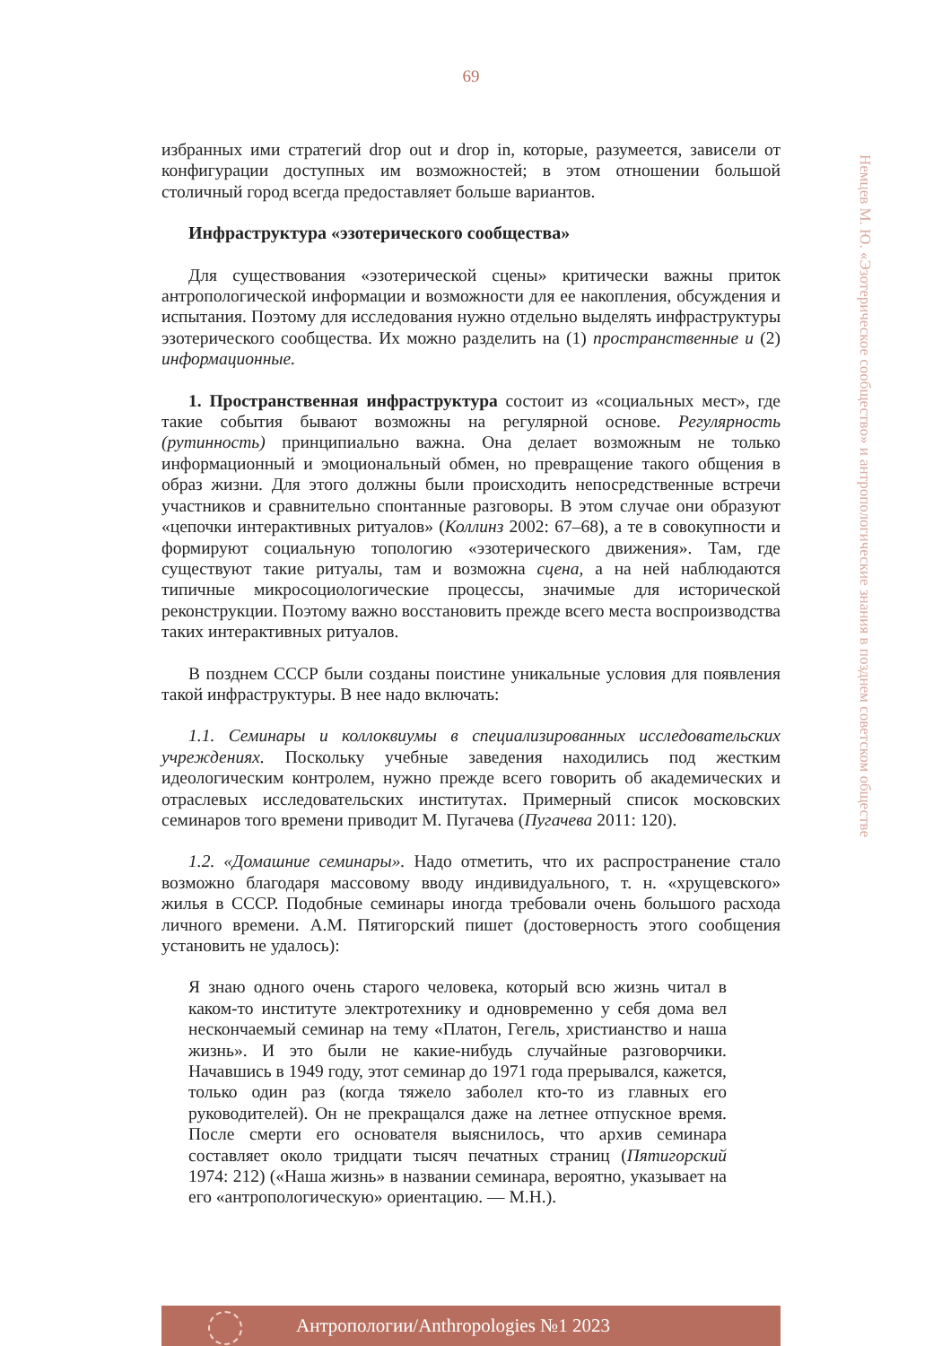69
Немцев М. Ю. «Эзотерическое сообщество» и антропологические знания в позднем советском обществе
избранных ими стратегий drop out и drop in, которые, разумеется, зависели от конфигурации доступных им возможностей; в этом отношении большой столичный город всегда предоставляет больше вариантов.
Инфраструктура «эзотерического сообщества»
Для существования «эзотерической сцены» критически важны приток антропологической информации и возможности для ее накопления, обсуждения и испытания. Поэтому для исследования нужно отдельно выделять инфраструктуры эзотерического сообщества. Их можно разделить на (1) пространственные и (2) информационные.
1. Пространственная инфраструктура состоит из «социальных мест», где такие события бывают возможны на регулярной основе. Регулярность (рутинность) принципиально важна. Она делает возможным не только информационный и эмоциональный обмен, но превращение такого общения в образ жизни. Для этого должны были происходить непосредственные встречи участников и сравнительно спонтанные разговоры. В этом случае они образуют «цепочки интерактивных ритуалов» (Коллинз 2002: 67–68), а те в совокупности и формируют социальную топологию «эзотерического движения». Там, где существуют такие ритуалы, там и возможна сцена, а на ней наблюдаются типичные микросоциологические процессы, значимые для исторической реконструкции. Поэтому важно восстановить прежде всего места воспроизводства таких интерактивных ритуалов.
В позднем СССР были созданы поистине уникальные условия для появления такой инфраструктуры. В нее надо включать:
1.1. Семинары и коллоквиумы в специализированных исследовательских учреждениях. Поскольку учебные заведения находились под жестким идеологическим контролем, нужно прежде всего говорить об академических и отраслевых исследовательских институтах. Примерный список московских семинаров того времени приводит М. Пугачева (Пугачева 2011: 120).
1.2. «Домашние семинары». Надо отметить, что их распространение стало возможно благодаря массовому вводу индивидуального, т. н. «хрущевского» жилья в СССР. Подобные семинары иногда требовали очень большого расхода личного времени. А.М. Пятигорский пишет (достоверность этого сообщения установить не удалось):
Я знаю одного очень старого человека, который всю жизнь читал в каком-то институте электротехнику и одновременно у себя дома вел нескончаемый семинар на тему «Платон, Гегель, христианство и наша жизнь». И это были не какие-нибудь случайные разговорчики. Начавшись в 1949 году, этот семинар до 1971 года прерывался, кажется, только один раз (когда тяжело заболел кто-то из главных его руководителей). Он не прекращался даже на летнее отпускное время. После смерти его основателя выяснилось, что архив семинара составляет около тридцати тысяч печатных страниц (Пятигорский 1974: 212) («Наша жизнь» в названии семинара, вероятно, указывает на его «антропологическую» ориентацию. — М.Н.).
Антропологии/Anthropologies №1 2023